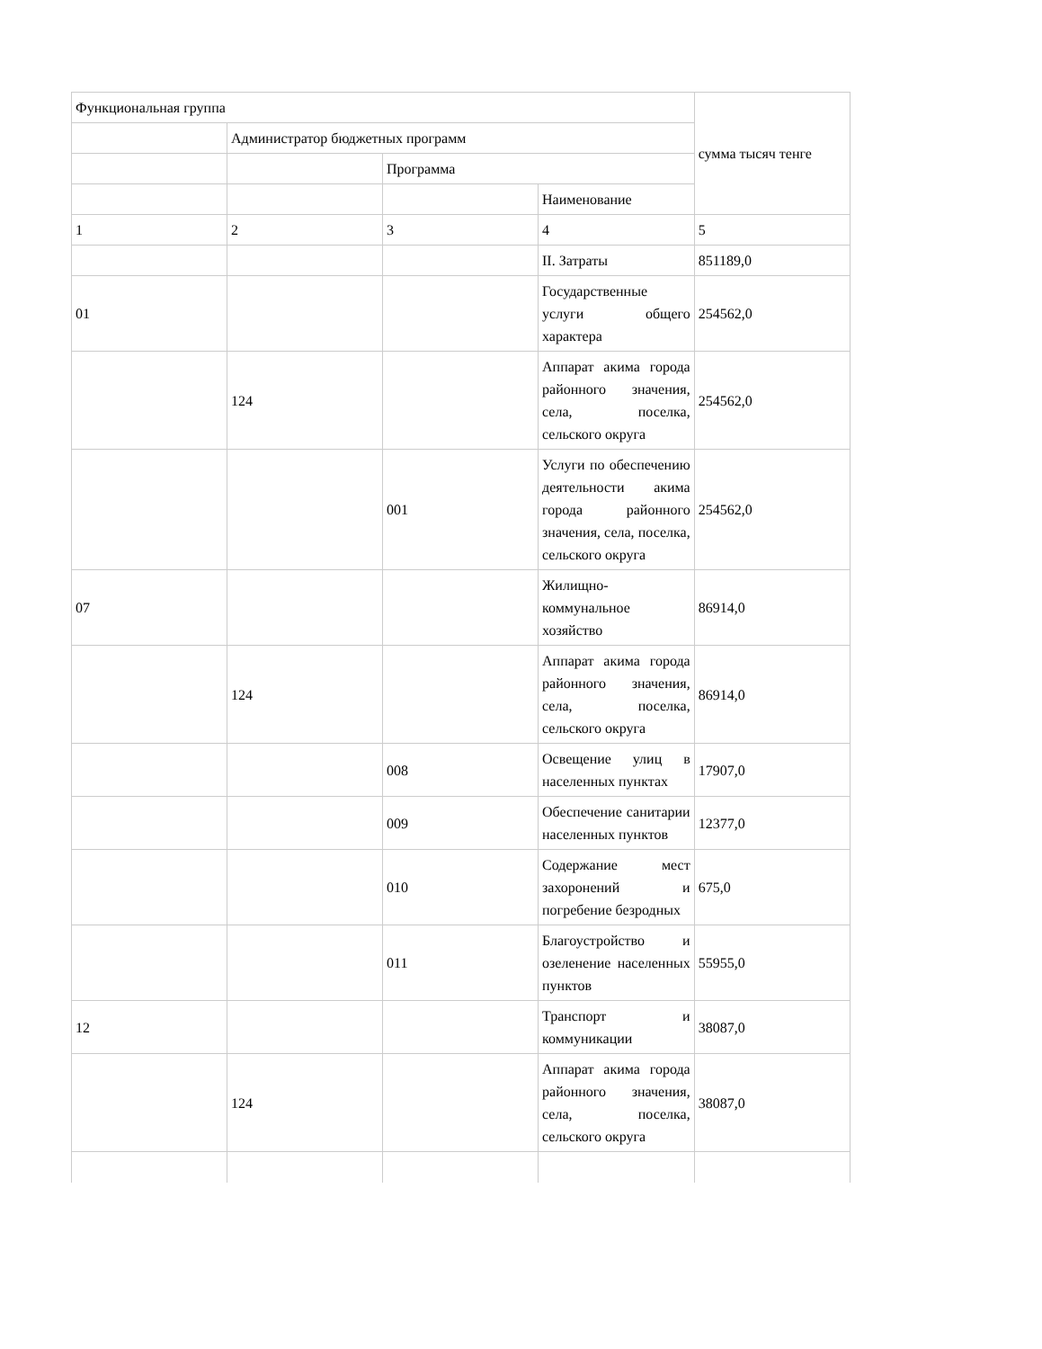| Функциональная группа | | | | сумма тысяч тенге |
| | Администратор бюджетных программ | | | |
| | | Программа | | |
| | | | Наименование | |
| 1 | 2 | 3 | 4 | 5 |
| | | | II. Затраты | 851189,0 |
| 01 | | | Государственные услуги общего характера | 254562,0 |
| | 124 | | Аппарат акима города районного значения, села, поселка, сельского округа | 254562,0 |
| | | 001 | Услуги по обеспечению деятельности акима города районного значения, села, поселка, сельского округа | 254562,0 |
| 07 | | | Жилищно-коммунальное хозяйство | 86914,0 |
| | 124 | | Аппарат акима города районного значения, села, поселка, сельского округа | 86914,0 |
| | | 008 | Освещение улиц в населенных пунктах | 17907,0 |
| | | 009 | Обеспечение санитарии населенных пунктов | 12377,0 |
| | | 010 | Содержание мест захоронений и погребение безродных | 675,0 |
| | | 011 | Благоустройство и озеленение населенных пунктов | 55955,0 |
| 12 | | | Транспорт и коммуникации | 38087,0 |
| | 124 | | Аппарат акима города районного значения, села, поселка, сельского округа | 38087,0 |